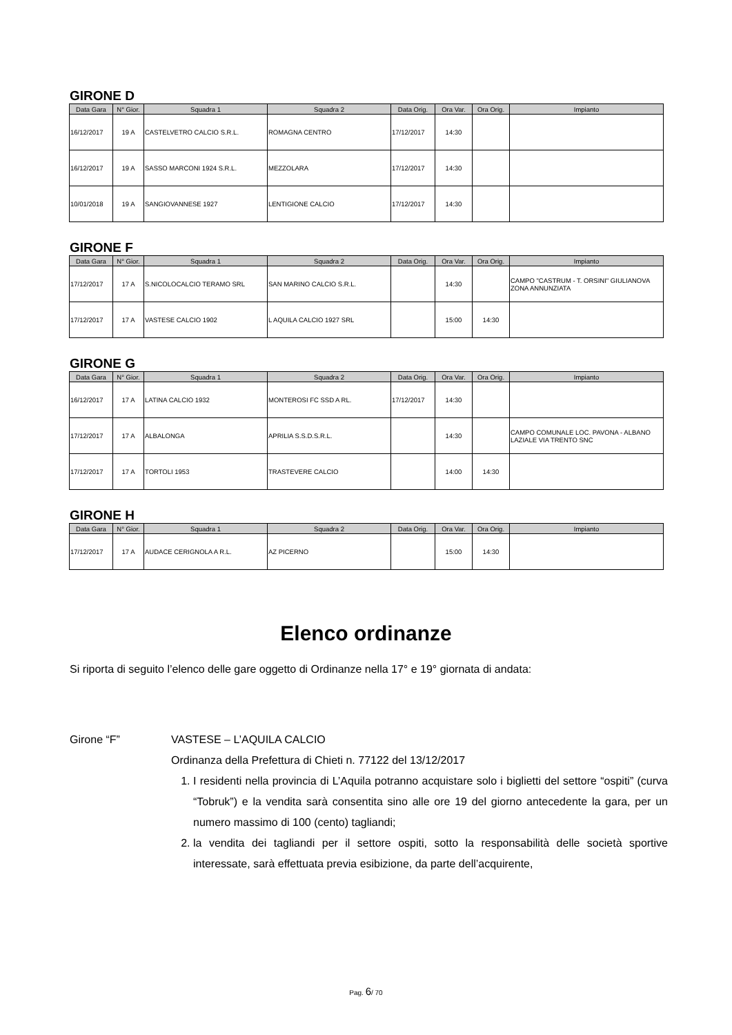GIRONE D
| Data Gara | N° Gior. | Squadra 1 | Squadra 2 | Data Orig. | Ora Var. | Ora Orig. | Impianto |
| --- | --- | --- | --- | --- | --- | --- | --- |
| 16/12/2017 | 19 A | CASTELVETRO CALCIO S.R.L. | ROMAGNA CENTRO | 17/12/2017 | 14:30 | | |
| 16/12/2017 | 19 A | SASSO MARCONI 1924 S.R.L. | MEZZOLARA | 17/12/2017 | 14:30 | | |
| 10/01/2018 | 19 A | SANGIOVANNESE 1927 | LENTIGIONE CALCIO | 17/12/2017 | 14:30 | | |
GIRONE F
| Data Gara | N° Gior. | Squadra 1 | Squadra 2 | Data Orig. | Ora Var. | Ora Orig. | Impianto |
| --- | --- | --- | --- | --- | --- | --- | --- |
| 17/12/2017 | 17 A | S.NICOLOCALCIO TERAMO SRL | SAN MARINO CALCIO S.R.L. | | 14:30 | | CAMPO "CASTRUM - T. ORSINI" GIULIANOVA ZONA ANNUNZIATA |
| 17/12/2017 | 17 A | VASTESE CALCIO 1902 | L AQUILA CALCIO 1927 SRL | | 15:00 | 14:30 | |
GIRONE G
| Data Gara | N° Gior. | Squadra 1 | Squadra 2 | Data Orig. | Ora Var. | Ora Orig. | Impianto |
| --- | --- | --- | --- | --- | --- | --- | --- |
| 16/12/2017 | 17 A | LATINA CALCIO 1932 | MONTEROSI FC SSD A RL. | 17/12/2017 | 14:30 | | |
| 17/12/2017 | 17 A | ALBALONGA | APRILIA S.S.D.S.R.L. | | 14:30 | | CAMPO COMUNALE LOC. PAVONA - ALBANO LAZIALE VIA TRENTO SNC |
| 17/12/2017 | 17 A | TORTOLI 1953 | TRASTEVERE CALCIO | | 14:00 | 14:30 | |
GIRONE H
| Data Gara | N° Gior. | Squadra 1 | Squadra 2 | Data Orig. | Ora Var. | Ora Orig. | Impianto |
| --- | --- | --- | --- | --- | --- | --- | --- |
| 17/12/2017 | 17 A | AUDACE CERIGNOLA A R.L. | AZ PICERNO | | 15:00 | 14:30 | |
Elenco ordinanze
Si riporta di seguito l’elenco delle gare oggetto di Ordinanze nella 17° e 19° giornata di andata:
Girone “F” VASTESE – L’AQUILA CALCIO
Ordinanza della Prefettura di Chieti n. 77122 del 13/12/2017
1. I residenti nella provincia di L’Aquila potranno acquistare solo i biglietti del settore “ospiti” (curva “Tobruk”) e la vendita sarà consentita sino alle ore 19 del giorno antecedente la gara, per un numero massimo di 100 (cento) tagliandi;
2. la vendita dei tagliandi per il settore ospiti, sotto la responsabilità delle società sportive interessate, sarà effettuata previa esibizione, da parte dell’acquirente,
Pag. 6/ 70